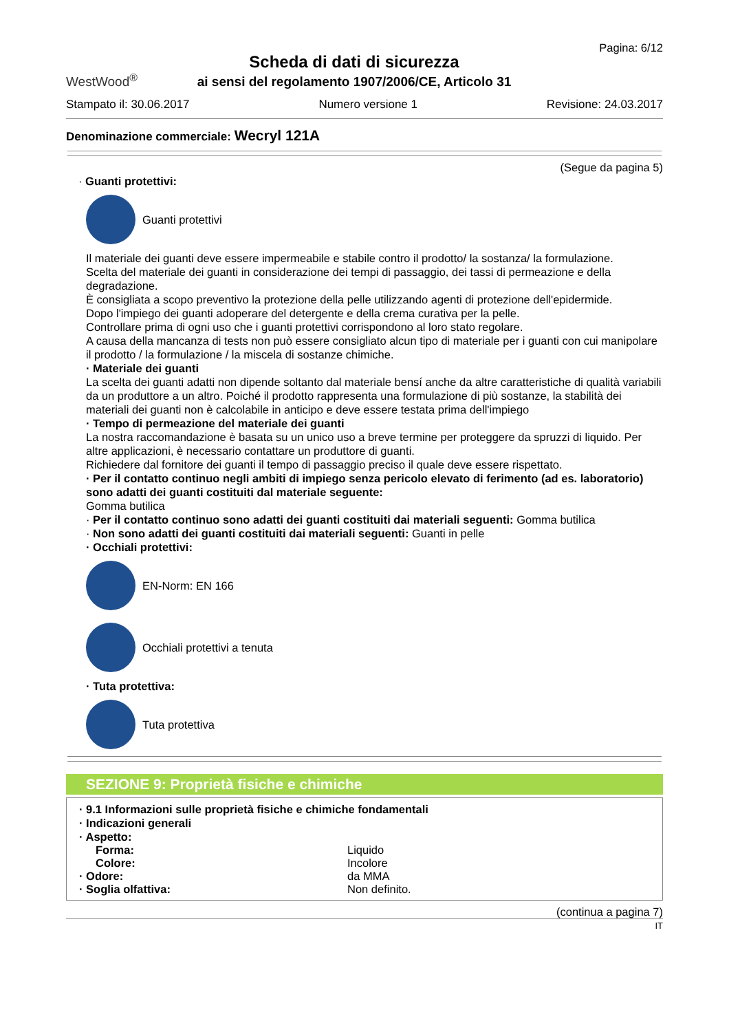WestWood<sup>®</sup>
Scheda di dati di sicurezza
ai sensi del regolamento 1907/2006/CE, Articolo 31
Pagina: 6/12
Stampato il: 30.06.2017 Numero versione 1 Revisione: 24.03.2017
Denominazione commerciale: Wecryl 121A
(Segue da pagina 5)
· Guanti protettivi:
Guanti protettivi
Il materiale dei guanti deve essere impermeabile e stabile contro il prodotto/ la sostanza/ la formulazione.
Scelta del materiale dei guanti in considerazione dei tempi di passaggio, dei tassi di permeazione e della degradazione.
È consigliata a scopo preventivo la protezione della pelle utilizzando agenti di protezione dell'epidermide.
Dopo l'impiego dei guanti adoperare del detergente e della crema curativa per la pelle.
Controllare prima di ogni uso che i guanti protettivi corrispondono al loro stato regolare.
A causa della mancanza di tests non può essere consigliato alcun tipo di materiale per i guanti con cui manipolare il prodotto / la formulazione / la miscela di sostanze chimiche.
· Materiale dei guanti
La scelta dei guanti adatti non dipende soltanto dal materiale bensí anche da altre caratteristiche di qualità variabili da un produttore a un altro. Poiché il prodotto rappresenta una formulazione di più sostanze, la stabilità dei materiali dei guanti non è calcolabile in anticipo e deve essere testata prima dell'impiego
· Tempo di permeazione del materiale dei guanti
La nostra raccomandazione è basata su un unico uso a breve termine per proteggere da spruzzi di liquido. Per altre applicazioni, è necessario contattare un produttore di guanti.
Richiedere dal fornitore dei guanti il tempo di passaggio preciso il quale deve essere rispettato.
· Per il contatto continuo negli ambiti di impiego senza pericolo elevato di ferimento (ad es. laboratorio) sono adatti dei guanti costituiti dal materiale seguente:
Gomma butilica
· Per il contatto continuo sono adatti dei guanti costituiti dai materiali seguenti: Gomma butilica
· Non sono adatti dei guanti costituiti dai materiali seguenti: Guanti in pelle
· Occhiali protettivi:
EN-Norm: EN 166
Occhiali protettivi a tenuta
· Tuta protettiva:
Tuta protettiva
SEZIONE 9: Proprietà fisiche e chimiche
· 9.1 Informazioni sulle proprietà fisiche e chimiche fondamentali
· Indicazioni generali
· Aspetto:
Forma: Liquido
Colore: Incolore
· Odore: da MMA
· Soglia olfattiva: Non definito.
(continua a pagina 7)
IT